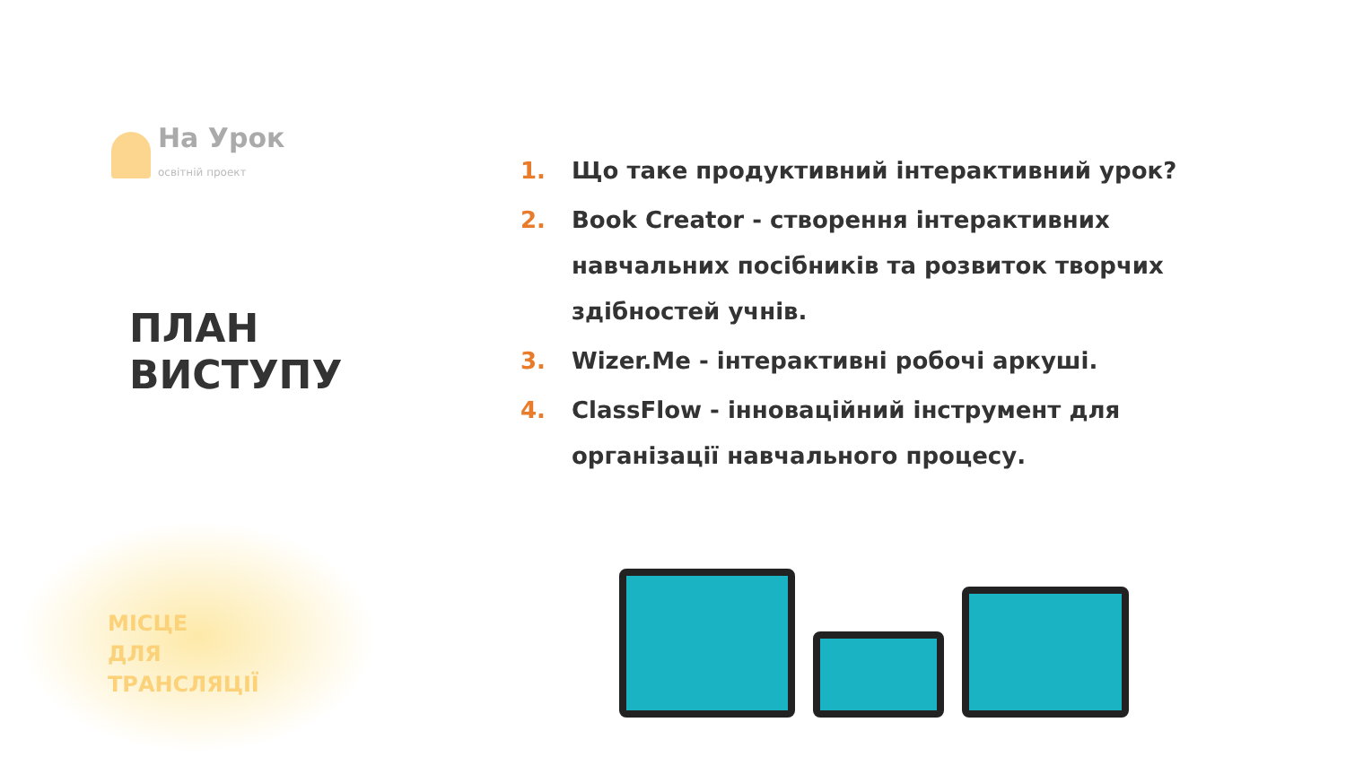На Урок
освітній проект
ПЛАН
ВИСТУПУ
МІСЦЕ
ДЛЯ
ТРАНСЛЯЦІЇ
1. Що таке продуктивний інтерактивний урок?
2. Book Creator - створення інтерактивних навчальних посібників та розвиток творчих здібностей учнів.
3. Wizer.Me - інтерактивні робочі аркуші.
4. ClassFlow - інноваційний інструмент для організації навчального процесу.